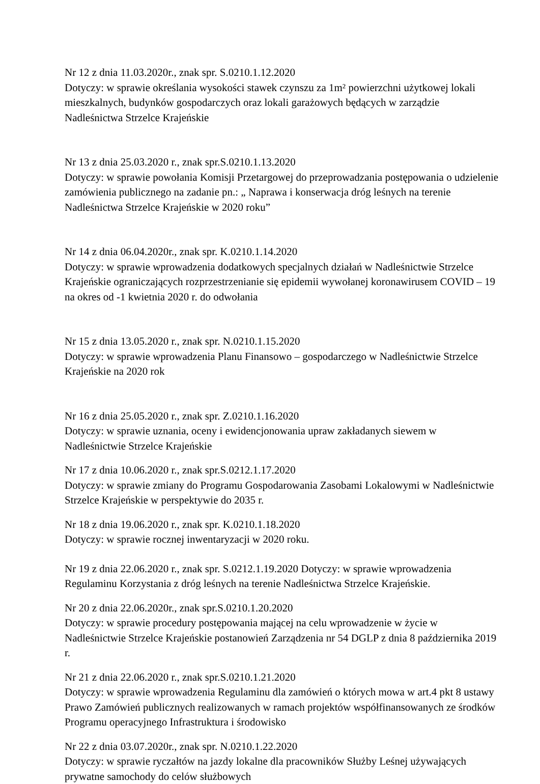Nr 12 z dnia 11.03.2020r., znak spr. S.0210.1.12.2020
Dotyczy: w sprawie określania wysokości stawek czynszu za 1m² powierzchni użytkowej lokali mieszkalnych, budynków gospodarczych oraz lokali garażowych będących w zarządzie Nadleśnictwa Strzelce Krajeńskie
Nr 13 z dnia 25.03.2020 r., znak spr.S.0210.1.13.2020
Dotyczy: w sprawie powołania Komisji Przetargowej do przeprowadzania postępowania o udzielenie zamówienia publicznego na zadanie pn.: „ Naprawa i konserwacja dróg leśnych na terenie Nadleśnictwa Strzelce Krajeńskie w 2020 roku”
Nr 14 z dnia 06.04.2020r., znak spr. K.0210.1.14.2020
Dotyczy: w sprawie wprowadzenia dodatkowych specjalnych działań w Nadleśnictwie Strzelce Krajeńskie ograniczających rozprzestrzenianie się epidemii wywołanej koronawirusem COVID – 19 na okres od -1 kwietnia 2020 r. do odwołania
Nr 15 z dnia 13.05.2020 r., znak spr. N.0210.1.15.2020
Dotyczy: w sprawie wprowadzenia Planu Finansowo – gospodarczego w Nadleśnictwie Strzelce Krajeńskie na 2020 rok
Nr 16 z dnia 25.05.2020 r., znak spr. Z.0210.1.16.2020
Dotyczy: w sprawie uznania, oceny i ewidencjonowania upraw zakładanych siewem w Nadleśnictwie Strzelce Krajeńskie
Nr 17 z dnia 10.06.2020 r., znak spr.S.0212.1.17.2020
Dotyczy: w sprawie zmiany do Programu Gospodarowania Zasobami Lokalowymi w Nadleśnictwie Strzelce Krajeńskie w perspektywie do 2035 r.
Nr 18 z dnia 19.06.2020 r., znak spr. K.0210.1.18.2020
Dotyczy: w sprawie rocznej inwentaryzacji w 2020 roku.
Nr 19 z dnia 22.06.2020 r., znak spr. S.0212.1.19.2020 Dotyczy: w sprawie wprowadzenia Regulaminu Korzystania z dróg leśnych na terenie Nadleśnictwa Strzelce Krajeńskie.
Nr 20 z dnia 22.06.2020r., znak spr.S.0210.1.20.2020
Dotyczy: w sprawie procedury postępowania mającej na celu wprowadzenie w życie w Nadleśnictwie Strzelce Krajeńskie postanowień Zarządzenia nr 54 DGLP z dnia 8 października 2019 r.
Nr 21 z dnia 22.06.2020 r., znak spr.S.0210.1.21.2020
Dotyczy: w sprawie wprowadzenia Regulaminu dla zamówień o których mowa w art.4 pkt 8 ustawy Prawo Zamówień publicznych realizowanych w ramach projektów współfinansowanych ze środków Programu operacyjnego Infrastruktura i środowisko
Nr 22 z dnia 03.07.2020r., znak spr. N.0210.1.22.2020
Dotyczy: w sprawie ryczałtów na jazdy lokalne dla pracowników Służby Leśnej używających prywatne samochody do celów służbowych